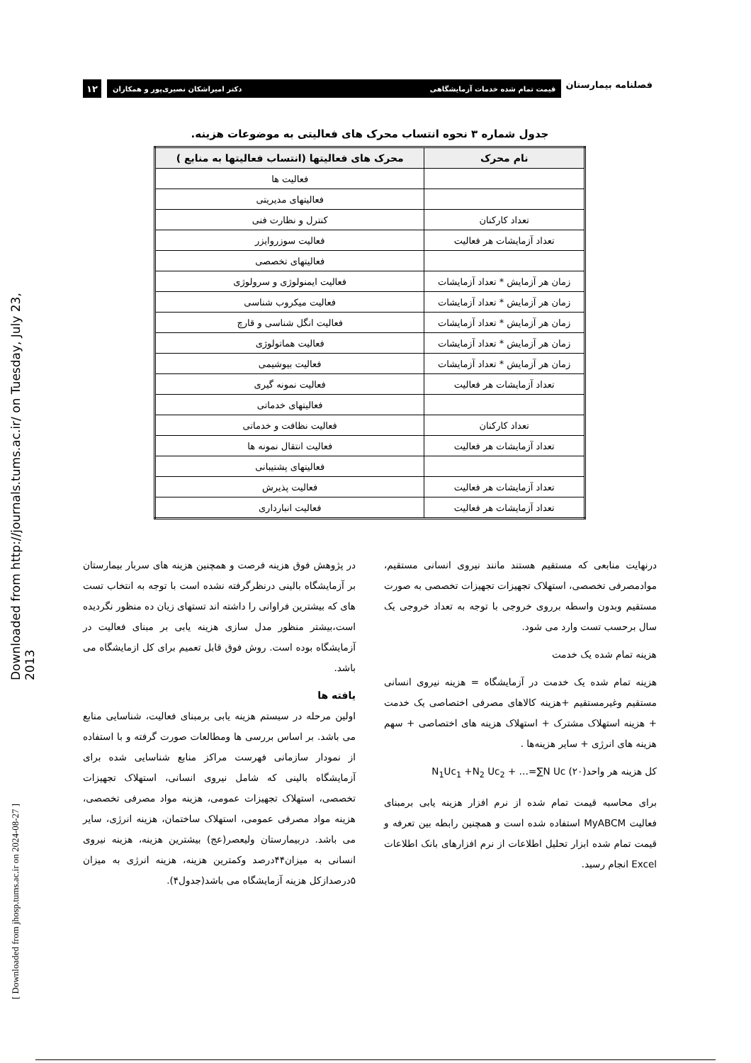فصلنامه بیمارستان
قیمت تمام شده خدمات آزمایشگاهی دکتر امیراشکان نصیری‌پور و همکاران
۱۲
جدول شماره ۳ نحوه انتساب محرک های فعالیتی به موضوعات هزینه.
| نام محرک | محرک های فعالیتها (انتساب فعالیتها به منابع ) |
| --- | --- |
| | فعالیت ها |
| | فعالیتهای مدیریتی |
| تعداد کارکنان | کنترل و نظارت فنی |
| تعداد آزمایشات هر فعالیت | فعالیت سوزروایزر |
| | فعالیتهای تخصصی |
| زمان هر آزمایش * تعداد آزمایشات | فعالیت ایمنولوژی و سرولوژی |
| زمان هر آزمایش * تعداد آزمایشات | فعالیت میکروب شناسی |
| زمان هر آزمایش * تعداد آزمایشات | فعالیت انگل شناسی و قارچ |
| زمان هر آزمایش * تعداد آزمایشات | فعالیت هماتولوژی |
| زمان هر آزمایش * تعداد آزمایشات | فعالیت بیوشیمی |
| تعداد آزمایشات هر فعالیت | فعالیت نمونه گیری |
| | فعالیتهای خدماتی |
| تعداد کارکنان | فعالیت نظافت و خدماتی |
| تعداد آزمایشات هر فعالیت | فعالیت انتقال نمونه ها |
| | فعالیتهای پشتیبانی |
| تعداد آزمایشات هر فعالیت | فعالیت پذیرش |
| تعداد آزمایشات هر فعالیت | فعالیت انبارداری |
درنهایت منابعی که مستقیم هستند مانند نیروی انسانی مستقیم، موادمصرفی تخصصی، استهلاک تجهیزات تجهیزات تخصصی به صورت مستقیم وبدون واسطه برروی خروجی با توجه به تعداد خروجی یک سال برحسب تست وارد می شود.
هزینه تمام شده یک خدمت
هزینه تمام شده یک خدمت در آزمایشگاه = هزینه نیروی انسانی مستقیم وغیرمستقیم +هزینه کالاهای مصرفی اختصاصی یک خدمت + هزینه استهلاک مشترک + استهلاک هزینه های اختصاصی + سهم هزینه های انرژی + سایر هزینه‌ها .
کل هزینه هر واحد(۲۰) N<sub>1</sub>Uc<sub>1</sub> +N<sub>2</sub> Uc<sub>2</sub> + …=∑N Uc
برای محاسبه قیمت تمام شده از نرم افزار هزینه یابی برمبنای فعالیت MyABCM استفاده شده است و همچنین رابطه بین تعرفه و قیمت تمام شده ابزار تحلیل اطلاعات از نرم افزارهای بانک اطلاعات Excel انجام رسید.
در پژوهش فوق هزینه فرصت و همچنین هزینه های سربار بیمارستان بر آزمایشگاه بالینی درنظرگرفته نشده است با توجه به انتخاب تست های که بیشترین فراوانی را داشته اند تستهای زیان ده منظور نگردیده است،بیشتر منظور مدل سازی هزینه یابی بر مبنای فعالیت در آزمایشگاه بوده است. روش فوق قابل تعمیم برای کل ازمایشگاه می باشد.
یافته ها
اولین مرحله در سیستم هزینه یابی برمبنای فعالیت، شناسایی منابع می باشد. بر اساس بررسی ها ومطالعات صورت گرفته و با استفاده از نمودار سازمانی فهرست مراکز منابع شناسایی شده برای آزمایشگاه بالینی که شامل نیروی انسانی، استهلاک تجهیزات تخصصی، استهلاک تجهیزات عمومی، هزینه مواد مصرفی تخصصی، هزینه مواد مصرفی عمومی، استهلاک ساختمان، هزینه انرژی، سایر می باشد. دربیمارستان ولیعصر(عج) بیشترین هزینه، هزینه نیروی انسانی به میزان۴۴درصد وکمترین هزینه، هزینه انرژی به میزان ۵درصدازکل هزینه آزمایشگاه می باشد(جدول۴).
Downloaded from http://journals.tums.ac.ir/ on Tuesday, July 23, 2013
[ Downloaded from jhosp.tums.ac.ir on 2024-08-27 ]